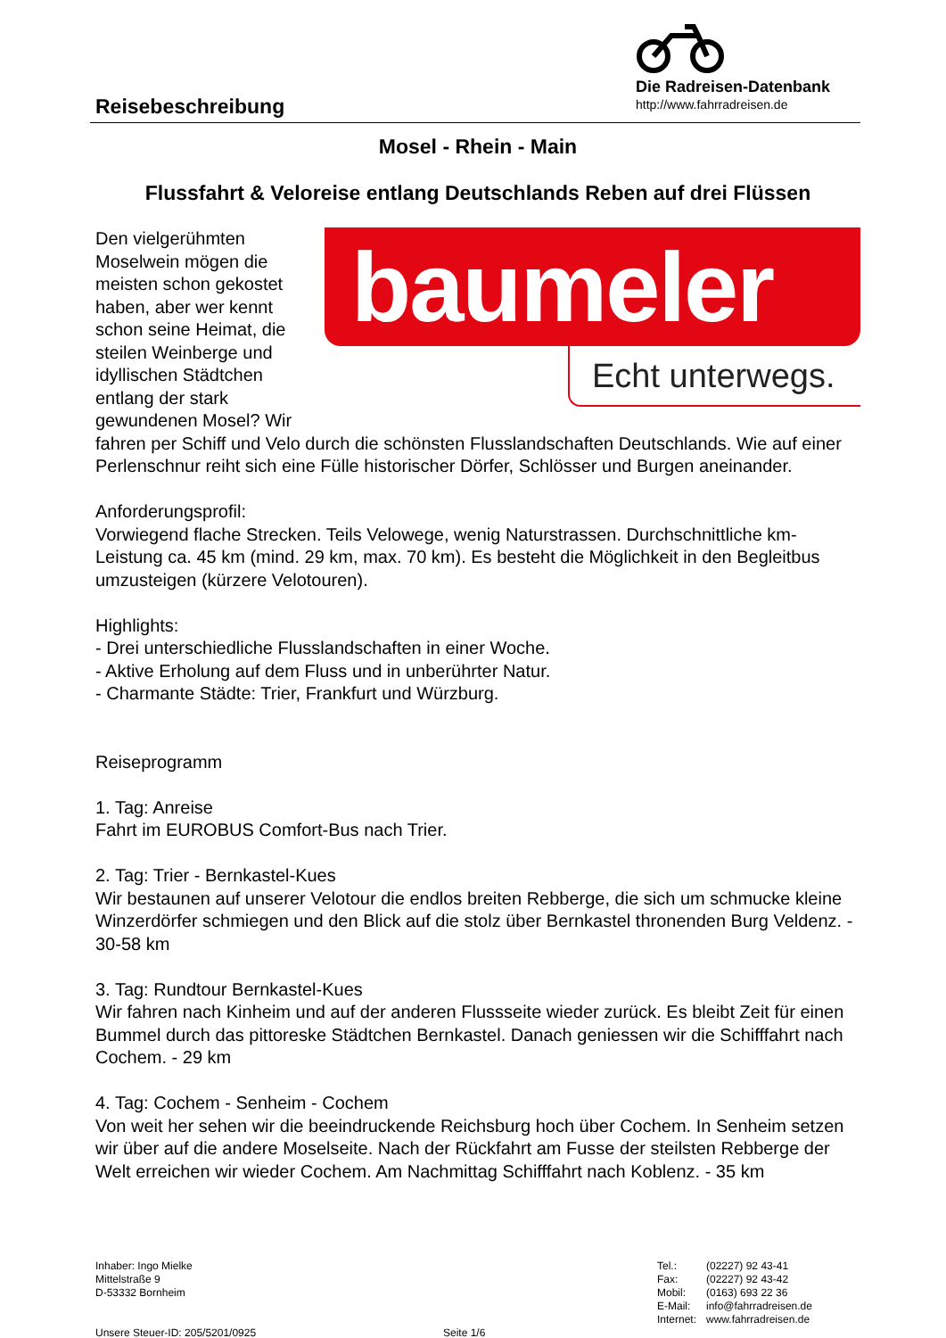Reisebeschreibung
Die Radreisen-Datenbank
http://www.fahrradreisen.de
Mosel - Rhein - Main
Flussfahrt & Veloreise entlang Deutschlands Reben auf drei Flüssen
baumeler
Echt unterwegs.
Den vielgerühmten Moselwein mögen die meisten schon gekostet haben, aber wer kennt schon seine Heimat, die steilen Weinberge und idyllischen Städtchen entlang der stark gewundenen Mosel? Wir fahren per Schiff und Velo durch die schönsten Flusslandschaften Deutschlands. Wie auf einer Perlenschnur reiht sich eine Fülle historischer Dörfer, Schlösser und Burgen aneinander.
Anforderungsprofil:
Vorwiegend flache Strecken. Teils Velowege, wenig Naturstrassen. Durchschnittliche km-Leistung ca. 45 km (mind. 29 km, max. 70 km). Es besteht die Möglichkeit in den Begleitbus umzusteigen (kürzere Velotouren).
Highlights:
- Drei unterschiedliche Flusslandschaften in einer Woche.
- Aktive Erholung auf dem Fluss und in unberührter Natur.
- Charmante Städte: Trier, Frankfurt und Würzburg.
Reiseprogramm
1. Tag: Anreise
Fahrt im EUROBUS Comfort-Bus nach Trier.
2. Tag: Trier - Bernkastel-Kues
Wir bestaunen auf unserer Velotour die endlos breiten Rebberge, die sich um schmucke kleine Winzerdörfer schmiegen und den Blick auf die stolz über Bernkastel thronenden Burg Veldenz. - 30-58 km
3. Tag: Rundtour Bernkastel-Kues
Wir fahren nach Kinheim und auf der anderen Flussseite wieder zurück. Es bleibt Zeit für einen Bummel durch das pittoreske Städtchen Bernkastel. Danach geniessen wir die Schifffahrt nach Cochem. - 29 km
4. Tag: Cochem - Senheim - Cochem
Von weit her sehen wir die beeindruckende Reichsburg hoch über Cochem. In Senheim setzen wir über auf die andere Moselseite. Nach der Rückfahrt am Fusse der steilsten Rebberge der Welt erreichen wir wieder Cochem. Am Nachmittag Schifffahrt nach Koblenz. - 35 km
Inhaber: Ingo Mielke
Mittelstraße 9
D-53332 Bornheim
Unsere Steuer-ID: 205/5201/0925
Seite 1/6 Tel.:
Fax:
Mobil:
E-Mail:
Internet:
(02227) 92 43-41
(02227) 92 43-42
(0163) 693 22 36
info@fahrradreisen.de
www.fahrradreisen.de